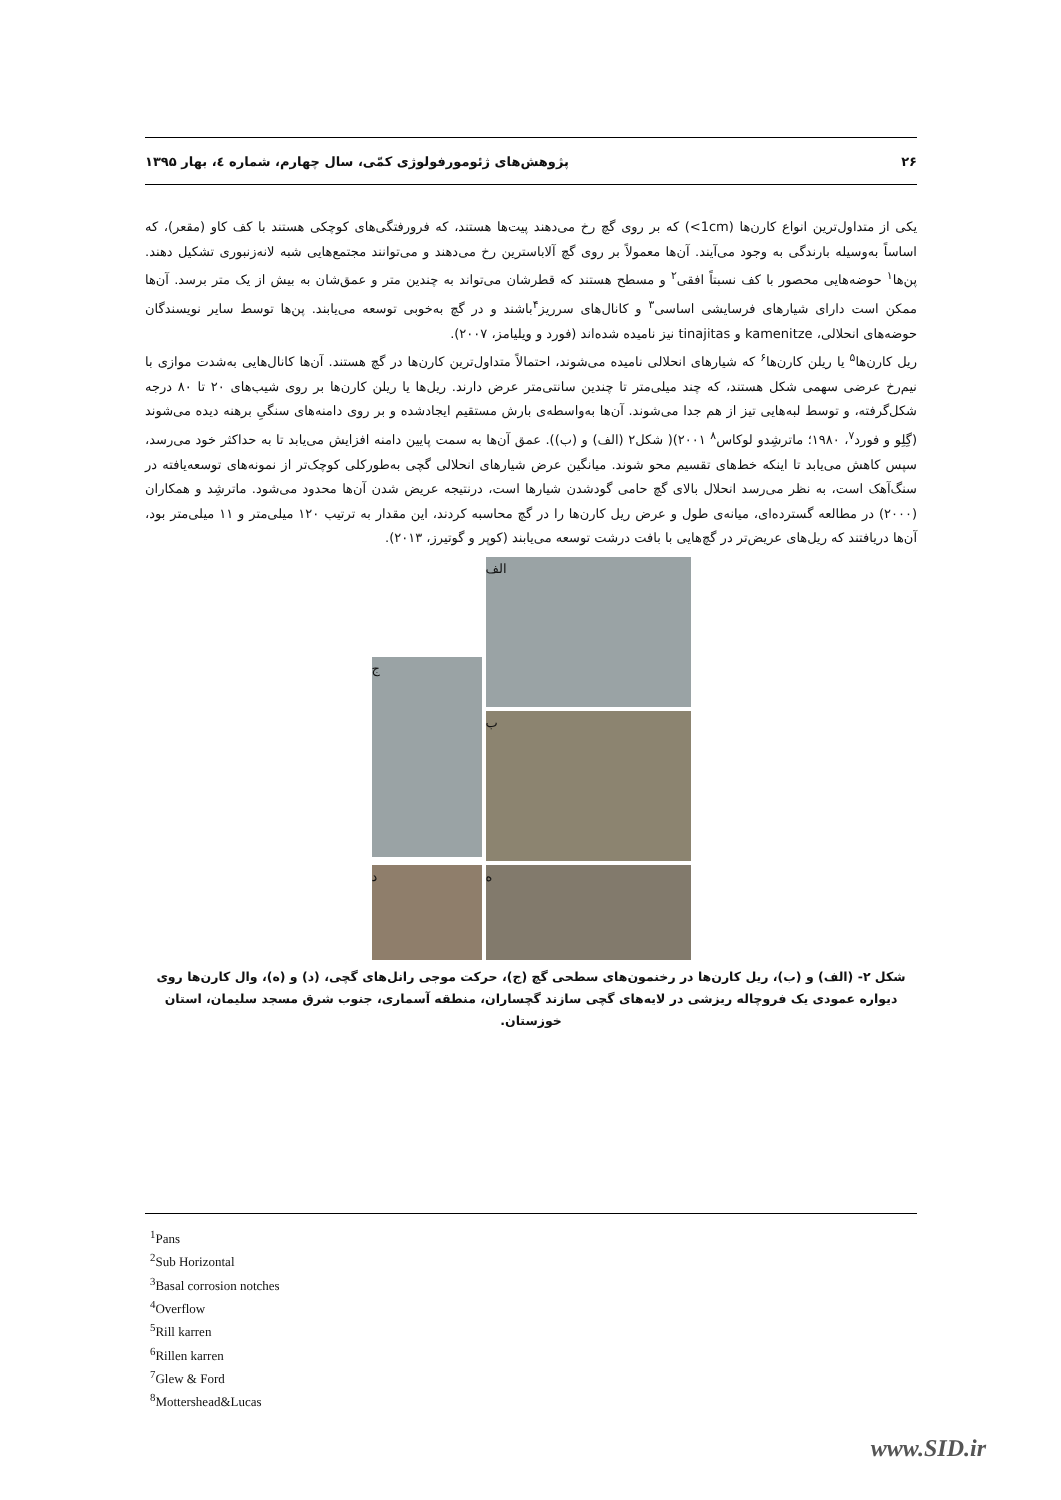۲۶ پژوهش‌های ژئومورفولوژی کمّی، سال چهارم، شماره ٤، بهار ۱۳۹۵
یکی از متداول‌ترین انواع کارن‌ها (‎<1cm) که بر روی گچ رخ می‌دهند پیت‌ها هستند، که فرورفتگی‌های کوچکی هستند با کف کاو (مقعر)، که اساساً به‌وسیله بارندگی به وجود می‌آیند. آن‌ها معمولاً بر روی گچ آلاباسترین رخ می‌دهند و می‌توانند مجتمع‌هایی شبه لانه‌زنبوری تشکیل دهند. پن‌ها<sup>۱</sup> حوضه‌هایی محصور با کف نسبتاً افقی<sup>۲</sup> و مسطح هستند که قطرشان می‌تواند به چندین متر و عمق‌شان به بیش از یک متر برسد. آن‌ها ممکن است دارای شیارهای فرسایشی اساسی<sup>۳</sup> و کانال‌های سرریز<sup>۴</sup>باشند و در گچ به‌خوبی توسعه می‌یابند. پن‌ها توسط سایر نویسندگان حوضه‌های انحلالی، kamenitze و tinajitas نیز نامیده شده‌اند (فورد و ویلیامز، ۲۰۰۷).
ریل کارن‌ها<sup>۵</sup> یا ریلن کارن‌ها<sup>۶</sup> که شیارهای انحلالی نامیده می‌شوند، احتمالاً متداول‌ترین کارن‌ها در گچ هستند. آن‌ها کانال‌هایی به‌شدت موازی با نیم‌رخ عرضی سهمی شکل هستند، که چند میلی‌متر تا چندین سانتی‌متر عرض دارند. ریل‌ها یا ریلن کارن‌ها بر روی شیب‌های ۲۰ تا ۸۰ درجه شکل‌گرفته، و توسط لبه‌هایی تیز از هم جدا می‌شوند. آن‌ها به‌واسطه‌ی بارش مستقیم ایجادشده و بر روی دامنه‌های سنگیِ برهنه دیده می‌شوند (گِلِو و فورد<sup>۷</sup>، ۱۹۸۰؛ ماترشِدو لوکاس<sup>۸</sup> ۲۰۰۱)( شکل۲ (الف) و (ب)). عمق آن‌ها به سمت پایین دامنه افزایش می‌یابد تا به حداکثر خود می‌رسد، سپس کاهش می‌یابد تا اینکه خط‌های تقسیم محو شوند. میانگین عرض شیارهای انحلالی گچی به‌طورکلی کوچک‌تر از نمونه‌های توسعه‌یافته در سنگ‌آهک است، به نظر می‌رسد انحلال بالای گچ حامی گودشدن شیارها است، درنتیجه عریض شدن آن‌ها محدود می‌شود. ماترشِد و همکاران (۲۰۰۰) در مطالعه گسترده‌ای، میانه‌ی طول و عرض ریل کارن‌ها را در گچ محاسبه کردند، این مقدار به ترتیب ۱۲۰ میلی‌متر و ۱۱ میلی‌متر بود، آن‌ها دریافتند که ریل‌های عریض‌تر در گچ‌هایی با بافت درشت توسعه می‌یابند (کوپر و گوتیرز، ۲۰۱۳).
ج
الف
ب
د
ه
شکل ۲- (الف) و (ب)، ریل کارن‌ها در رخنمون‌های سطحی گچ (ج)، حرکت موجی رانل‌های گچی، (د) و (ه)، وال کارن‌ها روی دیواره عمودی یک فروچاله ریزشی در لایه‌های گچی سازند گچساران، منطقه آسماری، جنوب شرق مسجد سلیمان، استان خوزستان.
<sup>1</sup> Pans
<sup>2</sup> Sub Horizontal
<sup>3</sup> Basal corrosion notches
<sup>4</sup> Overflow
<sup>5</sup> Rill karren
<sup>6</sup> Rillen karren
<sup>7</sup> Glew & Ford
<sup>8</sup> Mottershead&Lucas
www.SID.ir